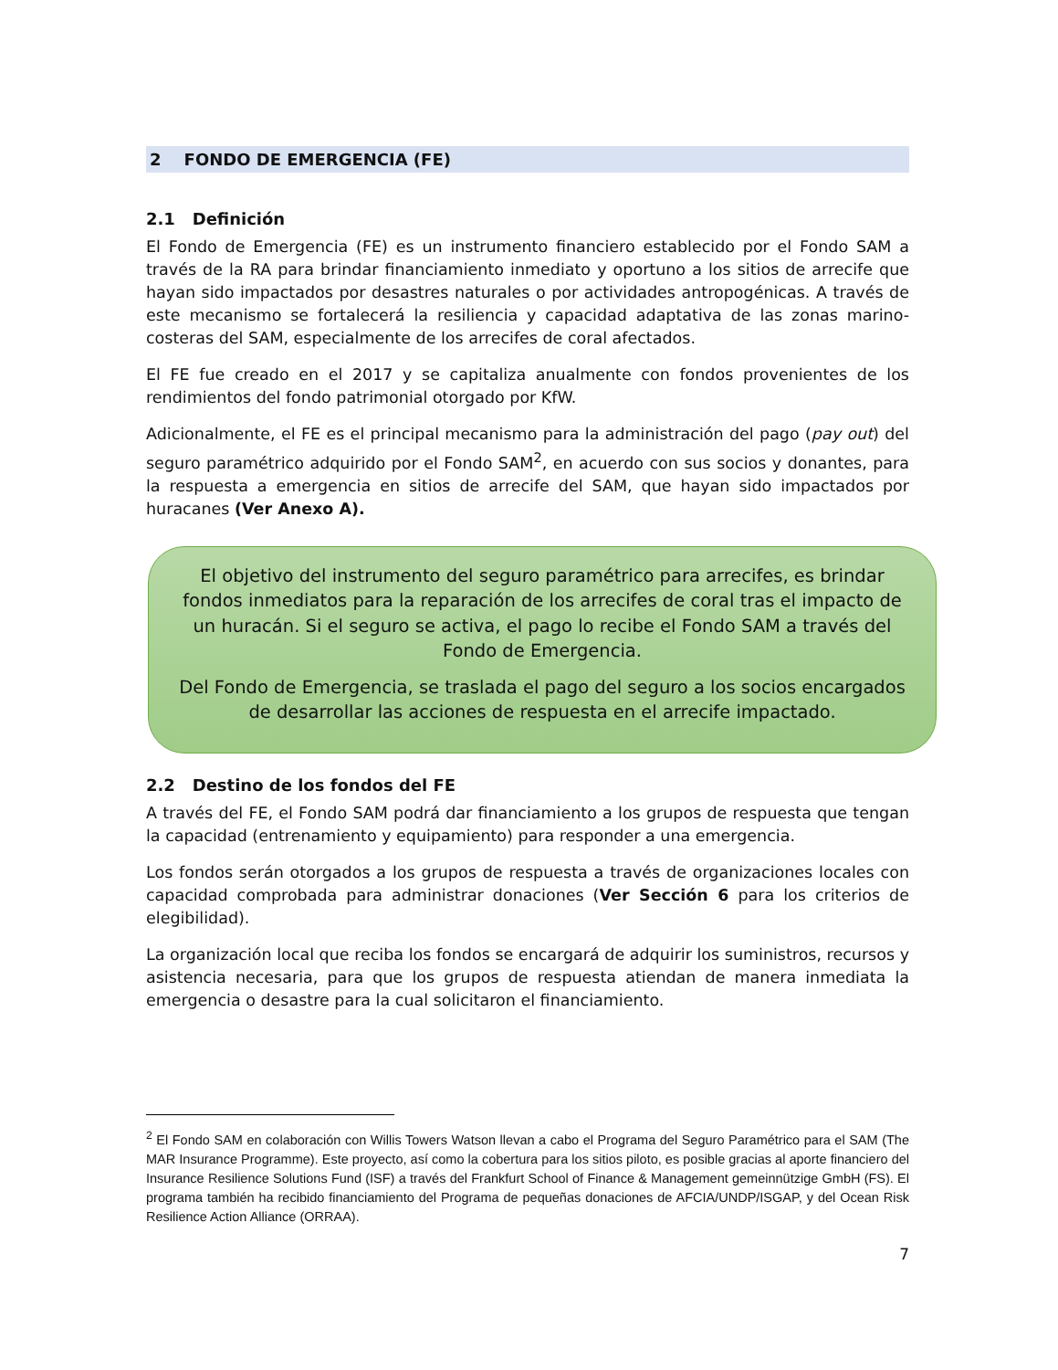2 FONDO DE EMERGENCIA (FE)
2.1 Definición
El Fondo de Emergencia (FE) es un instrumento financiero establecido por el Fondo SAM a través de la RA para brindar financiamiento inmediato y oportuno a los sitios de arrecife que hayan sido impactados por desastres naturales o por actividades antropogénicas. A través de este mecanismo se fortalecerá la resiliencia y capacidad adaptativa de las zonas marino-costeras del SAM, especialmente de los arrecifes de coral afectados.
El FE fue creado en el 2017 y se capitaliza anualmente con fondos provenientes de los rendimientos del fondo patrimonial otorgado por KfW.
Adicionalmente, el FE es el principal mecanismo para la administración del pago (pay out) del seguro paramétrico adquirido por el Fondo SAM<sup>2</sup>, en acuerdo con sus socios y donantes, para la respuesta a emergencia en sitios de arrecife del SAM, que hayan sido impactados por huracanes (Ver Anexo A).
El objetivo del instrumento del seguro paramétrico para arrecifes, es brindar fondos inmediatos para la reparación de los arrecifes de coral tras el impacto de un huracán. Si el seguro se activa, el pago lo recibe el Fondo SAM a través del Fondo de Emergencia.
Del Fondo de Emergencia, se traslada el pago del seguro a los socios encargados de desarrollar las acciones de respuesta en el arrecife impactado.
2.2 Destino de los fondos del FE
A través del FE, el Fondo SAM podrá dar financiamiento a los grupos de respuesta que tengan la capacidad (entrenamiento y equipamiento) para responder a una emergencia.
Los fondos serán otorgados a los grupos de respuesta a través de organizaciones locales con capacidad comprobada para administrar donaciones (Ver Sección 6 para los criterios de elegibilidad).
La organización local que reciba los fondos se encargará de adquirir los suministros, recursos y asistencia necesaria, para que los grupos de respuesta atiendan de manera inmediata la emergencia o desastre para la cual solicitaron el financiamiento.
<sup>2</sup> El Fondo SAM en colaboración con Willis Towers Watson llevan a cabo el Programa del Seguro Paramétrico para el SAM (The MAR Insurance Programme). Este proyecto, así como la cobertura para los sitios piloto, es posible gracias al aporte financiero del Insurance Resilience Solutions Fund (ISF) a través del Frankfurt School of Finance & Management gemeinnützige GmbH (FS). El programa también ha recibido financiamiento del Programa de pequeñas donaciones de AFCIA/UNDP/ISGAP, y del Ocean Risk Resilience Action Alliance (ORRAA).
7